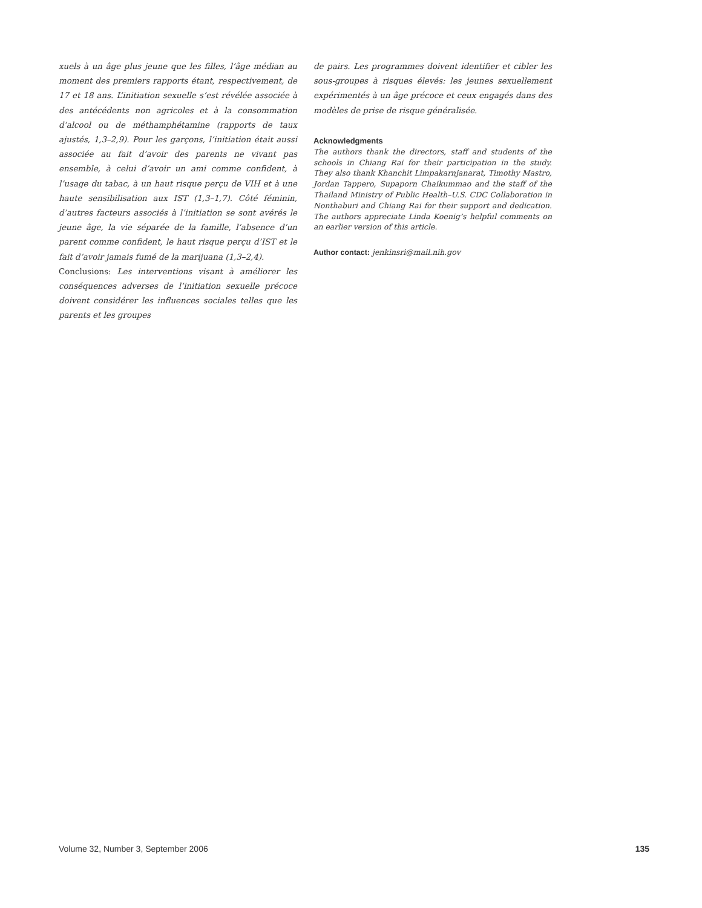xuels à un âge plus jeune que les filles, l’âge médian au moment des premiers rapports étant, respectivement, de 17 et 18 ans. L’initiation sexuelle s’est révélée associée à des antécédents non agricoles et à la consommation d’alcool ou de méthamphétamine (rapports de taux ajustés, 1,3–2,9). Pour les garçons, l’initiation était aussi associée au fait d’avoir des parents ne vivant pas ensemble, à celui d’avoir un ami comme confident, à l’usage du tabac, à un haut risque perçu de VIH et à une haute sensibilisation aux IST (1,3–1,7). Côté féminin, d’autres facteurs associés à l’initiation se sont avérés le jeune âge, la vie séparée de la famille, l’absence d’un parent comme confident, le haut risque perçu d’IST et le fait d’avoir jamais fumé de la marijuana (1,3–2,4).
Conclusions: Les interventions visant à améliorer les conséquences adverses de l’initiation sexuelle précoce doivent considérer les influences sociales telles que les parents et les groupes
de pairs. Les programmes doivent identifier et cibler les sous-groupes à risques élevés: les jeunes sexuellement expérimentés à un âge précoce et ceux engagés dans des modèles de prise de risque généralisée.
Acknowledgments
The authors thank the directors, staff and students of the schools in Chiang Rai for their participation in the study. They also thank Khanchit Limpakarnjanarat, Timothy Mastro, Jordan Tappero, Supaporn Chaikummao and the staff of the Thailand Ministry of Public Health–U.S. CDC Collaboration in Nonthaburi and Chiang Rai for their support and dedication. The authors appreciate Linda Koenig’s helpful comments on an earlier version of this article.
Author contact: jenkinsri@mail.nih.gov
Volume 32, Number 3, September 2006 135